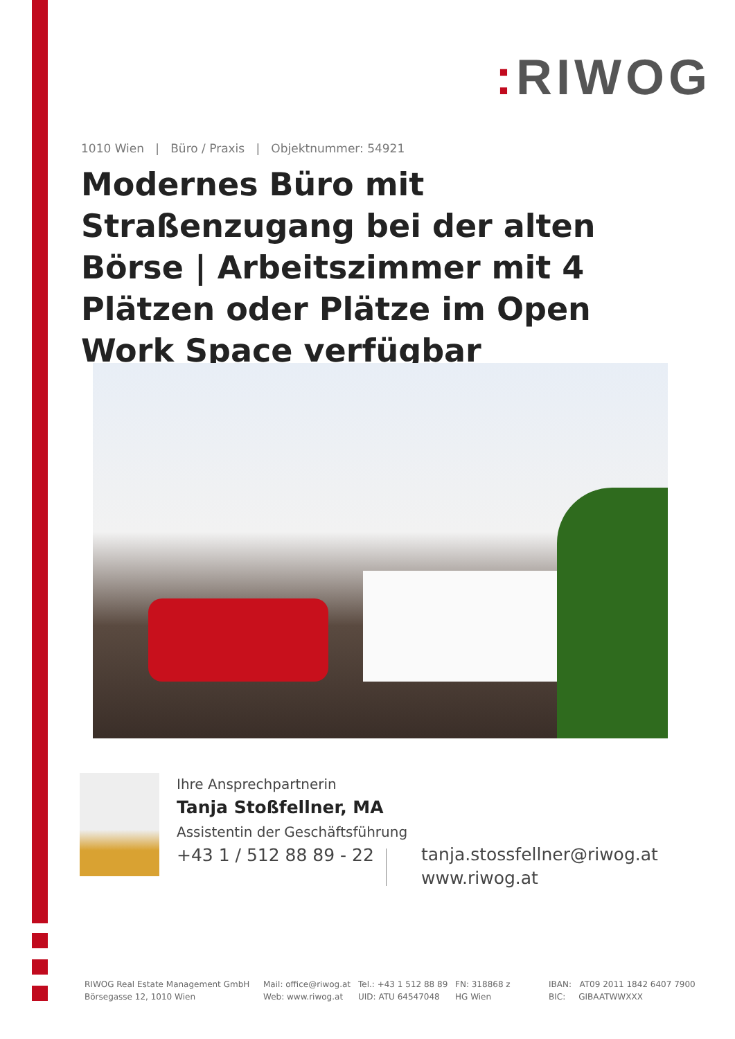: RIWOG
1010 Wien | Büro / Praxis | Objektnummer: 54921
Modernes Büro mit Straßenzugang bei der alten Börse | Arbeitszimmer mit 4 Plätzen oder Plätze im Open Work Space verfügbar
Ihre Ansprechpartnerin
Tanja Stoßfellner, MA
Assistentin der Geschäftsführung
+43 1 / 512 88 89 - 22
tanja.stossfellner@riwog.at
www.riwog.at
RIWOG Real Estate Management GmbH
Börsegasse 12, 1010 Wien
Mail: office@riwog.at
Web: www.riwog.at
Tel.: +43 1 512 88 89
UID: ATU 64547048
FN: 318868 z
HG Wien
IBAN: AT09 2011 1842 6407 7900
BIC: GIBAATWWXXX